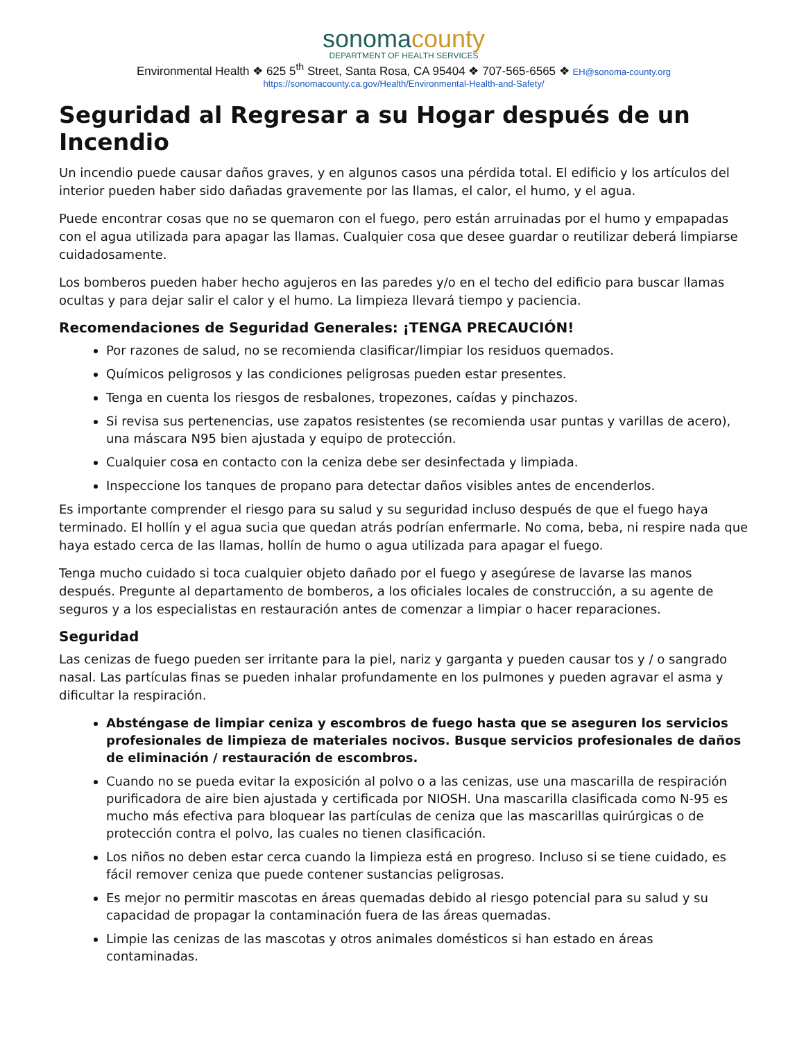sonoma county
DEPARTMENT OF HEALTH SERVICES
Environmental Health ❖ 625 5<sup>th</sup> Street, Santa Rosa, CA 95404 ❖ 707-565-6565 ❖ EH@sonoma-county.org
https://sonomacounty.ca.gov/Health/Environmental-Health-and-Safety/
Seguridad al Regresar a su Hogar después de un Incendio
Un incendio puede causar daños graves, y en algunos casos una pérdida total. El edificio y los artículos del interior pueden haber sido dañadas gravemente por las llamas, el calor, el humo, y el agua.
Puede encontrar cosas que no se quemaron con el fuego, pero están arruinadas por el humo y empapadas con el agua utilizada para apagar las llamas. Cualquier cosa que desee guardar o reutilizar deberá limpiarse cuidadosamente.
Los bomberos pueden haber hecho agujeros en las paredes y/o en el techo del edificio para buscar llamas ocultas y para dejar salir el calor y el humo. La limpieza llevará tiempo y paciencia.
Recomendaciones de Seguridad Generales: ¡TENGA PRECAUCIÓN!
Por razones de salud, no se recomienda clasificar/limpiar los residuos quemados.
Químicos peligrosos y las condiciones peligrosas pueden estar presentes.
Tenga en cuenta los riesgos de resbalones, tropezones, caídas y pinchazos.
Si revisa sus pertenencias, use zapatos resistentes (se recomienda usar puntas y varillas de acero), una máscara N95 bien ajustada y equipo de protección.
Cualquier cosa en contacto con la ceniza debe ser desinfectada y limpiada.
Inspeccione los tanques de propano para detectar daños visibles antes de encenderlos.
Es importante comprender el riesgo para su salud y su seguridad incluso después de que el fuego haya terminado. El hollín y el agua sucia que quedan atrás podrían enfermarle. No coma, beba, ni respire nada que haya estado cerca de las llamas, hollín de humo o agua utilizada para apagar el fuego.
Tenga mucho cuidado si toca cualquier objeto dañado por el fuego y asegúrese de lavarse las manos después. Pregunte al departamento de bomberos, a los oficiales locales de construcción, a su agente de seguros y a los especialistas en restauración antes de comenzar a limpiar o hacer reparaciones.
Seguridad
Las cenizas de fuego pueden ser irritante para la piel, nariz y garganta y pueden causar tos y / o sangrado nasal. Las partículas finas se pueden inhalar profundamente en los pulmones y pueden agravar el asma y dificultar la respiración.
Absténgase de limpiar ceniza y escombros de fuego hasta que se aseguren los servicios profesionales de limpieza de materiales nocivos. Busque servicios profesionales de daños de eliminación / restauración de escombros.
Cuando no se pueda evitar la exposición al polvo o a las cenizas, use una mascarilla de respiración purificadora de aire bien ajustada y certificada por NIOSH. Una mascarilla clasificada como N-95 es mucho más efectiva para bloquear las partículas de ceniza que las mascarillas quirúrgicas o de protección contra el polvo, las cuales no tienen clasificación.
Los niños no deben estar cerca cuando la limpieza está en progreso. Incluso si se tiene cuidado, es fácil remover ceniza que puede contener sustancias peligrosas.
Es mejor no permitir mascotas en áreas quemadas debido al riesgo potencial para su salud y su capacidad de propagar la contaminación fuera de las áreas quemadas.
Limpie las cenizas de las mascotas y otros animales domésticos si han estado en áreas contaminadas.